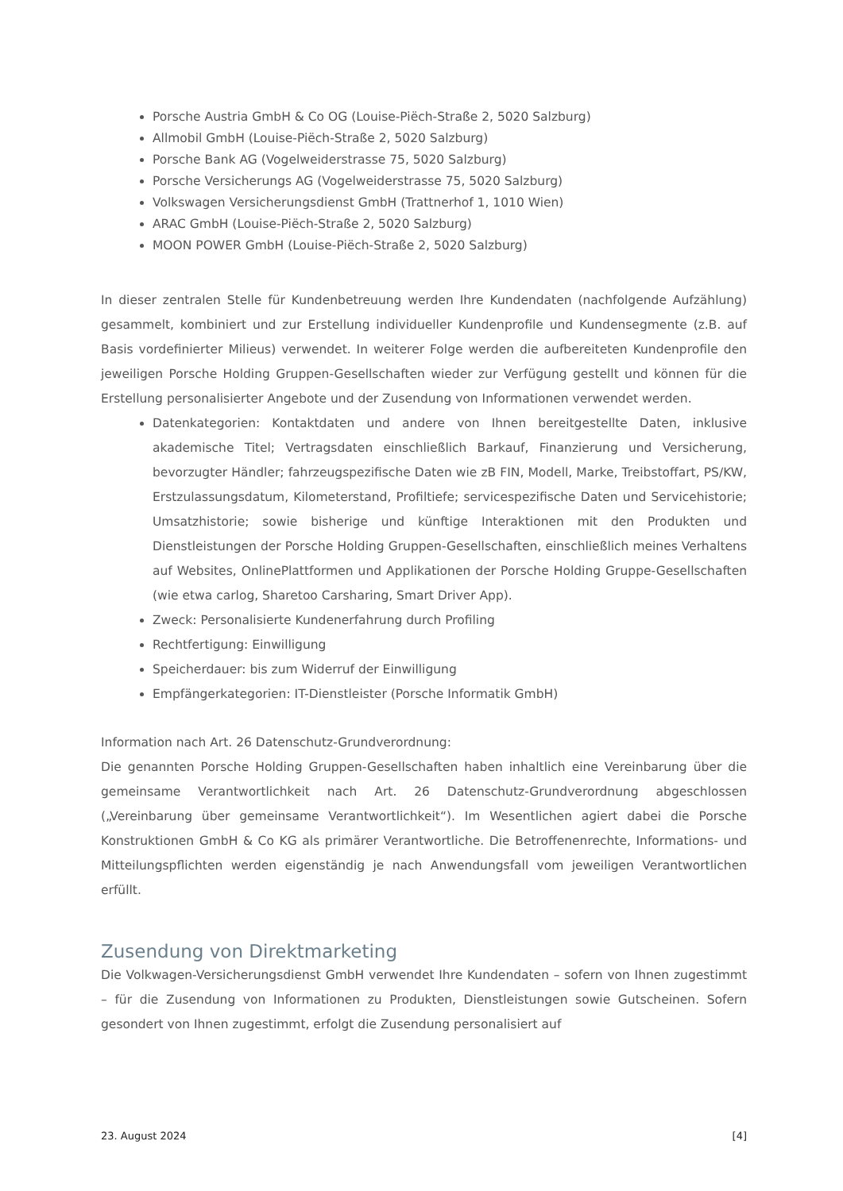Porsche Austria GmbH & Co OG (Louise-Piëch-Straße 2, 5020 Salzburg)
Allmobil GmbH (Louise-Piëch-Straße 2, 5020 Salzburg)
Porsche Bank AG (Vogelweiderstrasse 75, 5020 Salzburg)
Porsche Versicherungs AG (Vogelweiderstrasse 75, 5020 Salzburg)
Volkswagen Versicherungsdienst GmbH (Trattnerhof 1, 1010 Wien)
ARAC GmbH (Louise-Piëch-Straße 2, 5020 Salzburg)
MOON POWER GmbH (Louise-Piëch-Straße 2, 5020 Salzburg)
In dieser zentralen Stelle für Kundenbetreuung werden Ihre Kundendaten (nachfolgende Aufzählung) gesammelt, kombiniert und zur Erstellung individueller Kundenprofile und Kundensegmente (z.B. auf Basis vordefinierter Milieus) verwendet. In weiterer Folge werden die aufbereiteten Kundenprofile den jeweiligen Porsche Holding Gruppen-Gesellschaften wieder zur Verfügung gestellt und können für die Erstellung personalisierter Angebote und der Zusendung von Informationen verwendet werden.
Datenkategorien: Kontaktdaten und andere von Ihnen bereitgestellte Daten, inklusive akademische Titel; Vertragsdaten einschließlich Barkauf, Finanzierung und Versicherung, bevorzugter Händler; fahrzeugspezifische Daten wie zB FIN, Modell, Marke, Treibstoffart, PS/KW, Erstzulassungsdatum, Kilometerstand, Profiltiefe; servicespezifische Daten und Servicehistorie; Umsatzhistorie; sowie bisherige und künftige Interaktionen mit den Produkten und Dienstleistungen der Porsche Holding Gruppen-Gesellschaften, einschließlich meines Verhaltens auf Websites, OnlinePlattformen und Applikationen der Porsche Holding Gruppe-Gesellschaften (wie etwa carlog, Sharetoo Carsharing, Smart Driver App).
Zweck: Personalisierte Kundenerfahrung durch Profiling
Rechtfertigung: Einwilligung
Speicherdauer: bis zum Widerruf der Einwilligung
Empfängerkategorien: IT-Dienstleister (Porsche Informatik GmbH)
Information nach Art. 26 Datenschutz-Grundverordnung:
Die genannten Porsche Holding Gruppen-Gesellschaften haben inhaltlich eine Vereinbarung über die gemeinsame Verantwortlichkeit nach Art. 26 Datenschutz-Grundverordnung abgeschlossen („Vereinbarung über gemeinsame Verantwortlichkeit“). Im Wesentlichen agiert dabei die Porsche Konstruktionen GmbH & Co KG als primärer Verantwortliche. Die Betroffenenrechte, Informations- und Mitteilungspflichten werden eigenständig je nach Anwendungsfall vom jeweiligen Verantwortlichen erfüllt.
Zusendung von Direktmarketing
Die Volkwagen-Versicherungsdienst GmbH verwendet Ihre Kundendaten – sofern von Ihnen zugestimmt – für die Zusendung von Informationen zu Produkten, Dienstleistungen sowie Gutscheinen. Sofern gesondert von Ihnen zugestimmt, erfolgt die Zusendung personalisiert auf
23. August 2024 [4]